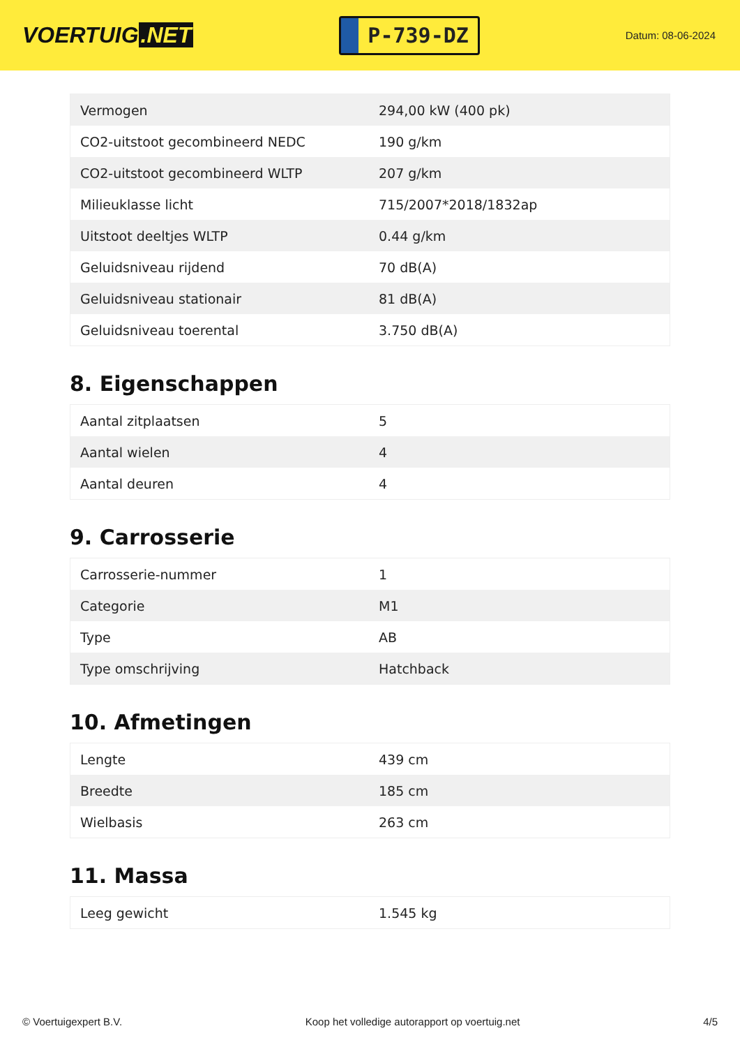VOERTUIG.NET
P-739-DZ
Datum: 08-06-2024
| Vermogen | 294,00 kW (400 pk) |
| CO2-uitstoot gecombineerd NEDC | 190 g/km |
| CO2-uitstoot gecombineerd WLTP | 207 g/km |
| Milieuklasse licht | 715/2007*2018/1832ap |
| Uitstoot deeltjes WLTP | 0.44 g/km |
| Geluidsniveau rijdend | 70 dB(A) |
| Geluidsniveau stationair | 81 dB(A) |
| Geluidsniveau toerental | 3.750 dB(A) |
8. Eigenschappen
| Aantal zitplaatsen | 5 |
| Aantal wielen | 4 |
| Aantal deuren | 4 |
9. Carrosserie
| Carrosserie-nummer | 1 |
| Categorie | M1 |
| Type | AB |
| Type omschrijving | Hatchback |
10. Afmetingen
| Lengte | 439 cm |
| Breedte | 185 cm |
| Wielbasis | 263 cm |
11. Massa
| Leeg gewicht | 1.545 kg |
© Voertuigexpert B.V. Koop het volledige autorapport op voertuig.net 4/5